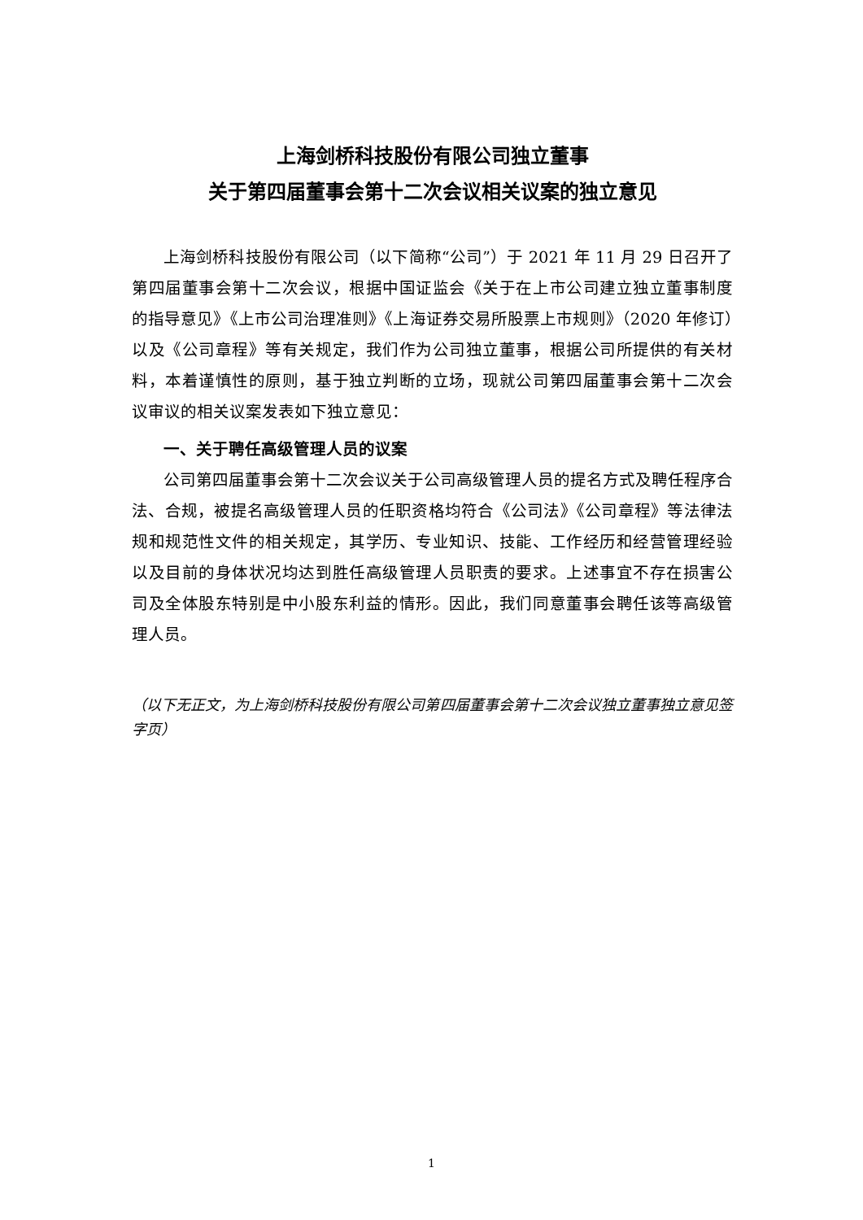上海剑桥科技股份有限公司独立董事
关于第四届董事会第十二次会议相关议案的独立意见
上海剑桥科技股份有限公司（以下简称“公司”）于 2021 年 11 月 29 日召开了第四届董事会第十二次会议，根据中国证监会《关于在上市公司建立独立董事制度的指导意见》《上市公司治理准则》《上海证券交易所股票上市规则》（2020 年修订）以及《公司章程》等有关规定，我们作为公司独立董事，根据公司所提供的有关材料，本着谨慎性的原则，基于独立判断的立场，现就公司第四届董事会第十二次会议审议的相关议案发表如下独立意见：
一、关于聘任高级管理人员的议案
公司第四届董事会第十二次会议关于公司高级管理人员的提名方式及聘任程序合法、合规，被提名高级管理人员的任职资格均符合《公司法》《公司章程》等法律法规和规范性文件的相关规定，其学历、专业知识、技能、工作经历和经营管理经验以及目前的身体状况均达到胜任高级管理人员职责的要求。上述事宜不存在损害公司及全体股东特别是中小股东利益的情形。因此，我们同意董事会聘任该等高级管理人员。
（以下无正文，为上海剑桥科技股份有限公司第四届董事会第十二次会议独立董事独立意见签字页）
1